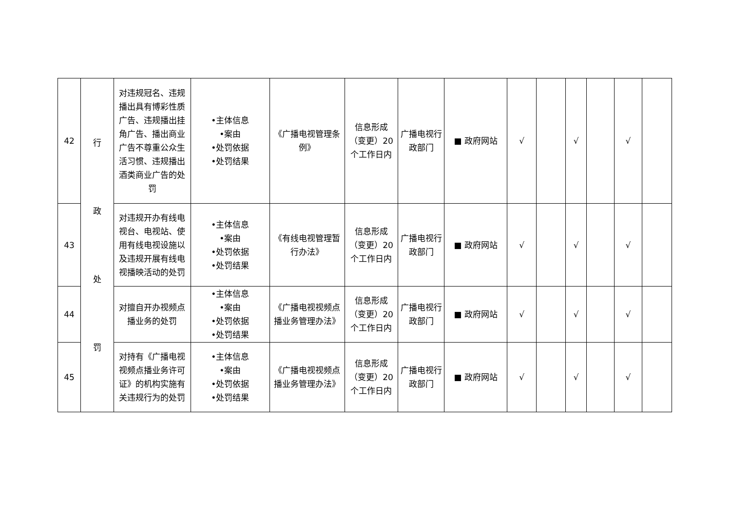| 42 | 行 政 处 罚 | 对违规冠名、违规播出具有博彩性质广告、违规播出挂角广告、播出商业广告不尊重公众生活习惯、违规播出酒类商业广告的处罚 | •主体信息 •案由 •处罚依据 •处罚结果 | 《广播电视管理条例》 | 信息形成（变更）20个工作日内 | 广播电视行政部门 | ■ 政府网站 | √ | | √ | | √ | |
| 43 | | 对违规开办有线电视台、电视站、使用有线电视设施以及违规开展有线电视播映活动的处罚 | •主体信息 •案由 •处罚依据 •处罚结果 | 《有线电视管理暂行办法》 | 信息形成（变更）20个工作日内 | 广播电视行政部门 | ■ 政府网站 | √ | | √ | | √ | |
| 44 | | 对擅自开办视频点播业务的处罚 | •主体信息 •案由 •处罚依据 •处罚结果 | 《广播电视视频点播业务管理办法》 | 信息形成（变更）20个工作日内 | 广播电视行政部门 | ■ 政府网站 | √ | | √ | | √ | |
| 45 | | 对持有《广播电视视频点播业务许可证》的机构实施有关违规行为的处罚 | •主体信息 •案由 •处罚依据 •处罚结果 | 《广播电视视频点播业务管理办法》 | 信息形成（变更）20个工作日内 | 广播电视行政部门 | ■ 政府网站 | √ | | √ | | √ | |